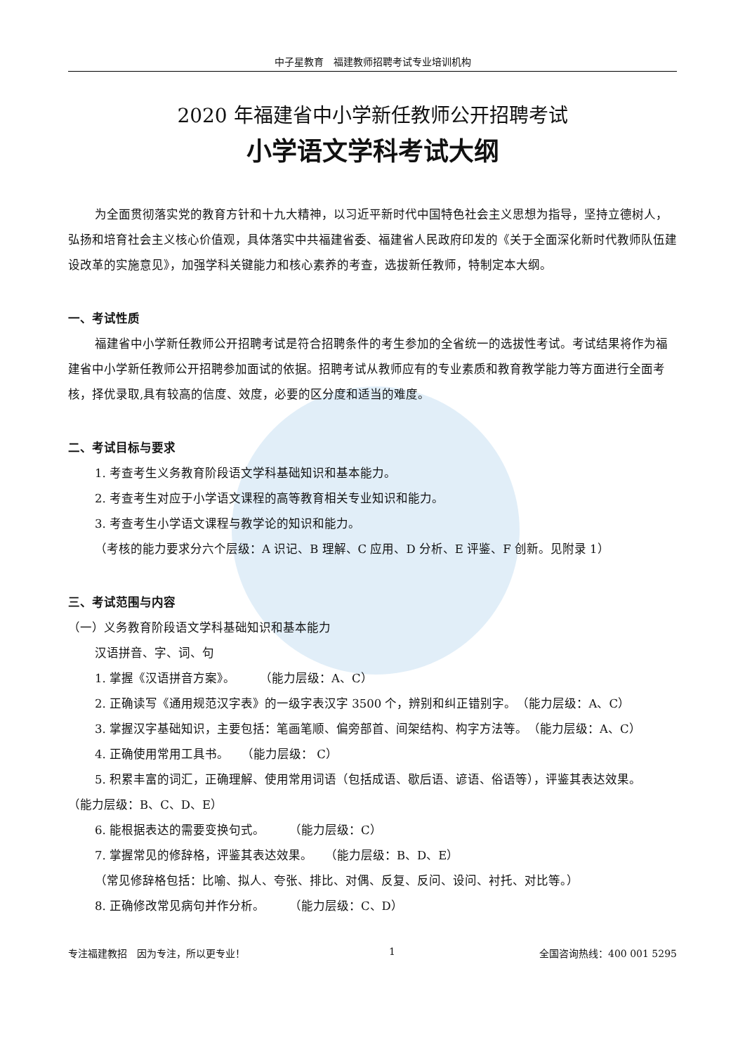中子星教育　福建教师招聘考试专业培训机构
2020 年福建省中小学新任教师公开招聘考试
小学语文学科考试大纲
为全面贯彻落实党的教育方针和十九大精神，以习近平新时代中国特色社会主义思想为指导，坚持立德树人，弘扬和培育社会主义核心价值观，具体落实中共福建省委、福建省人民政府印发的《关于全面深化新时代教师队伍建设改革的实施意见》，加强学科关键能力和核心素养的考查，选拔新任教师，特制定本大纲。
一、考试性质
福建省中小学新任教师公开招聘考试是符合招聘条件的考生参加的全省统一的选拔性考试。考试结果将作为福建省中小学新任教师公开招聘参加面试的依据。招聘考试从教师应有的专业素质和教育教学能力等方面进行全面考核，择优录取,具有较高的信度、效度，必要的区分度和适当的难度。
二、考试目标与要求
1. 考查考生义务教育阶段语文学科基础知识和基本能力。
2. 考查考生对应于小学语文课程的高等教育相关专业知识和能力。
3. 考查考生小学语文课程与教学论的知识和能力。
（考核的能力要求分六个层级：A 识记、B 理解、C 应用、D 分析、E 评鉴、F 创新。见附录 1）
三、考试范围与内容
（一）义务教育阶段语文学科基础知识和基本能力
汉语拼音、字、词、句
1. 掌握《汉语拼音方案》。　　　（能力层级：A、C）
2. 正确读写《通用规范汉字表》的一级字表汉字 3500 个，辨别和纠正错别字。　（能力层级：A、C）
3. 掌握汉字基础知识，主要包括：笔画笔顺、偏旁部首、间架结构、构字方法等。　（能力层级：A、C）
4. 正确使用常用工具书。　　（能力层级： C）
5. 积累丰富的词汇，正确理解、使用常用词语（包括成语、歇后语、谚语、俗语等），评鉴其表达效果。　　（能力层级：B、C、D、E）
6. 能根据表达的需要变换句式。　　　（能力层级：C）
7. 掌握常见的修辞格，评鉴其表达效果。　　（能力层级：B、D、E）
（常见修辞格包括：比喻、拟人、夸张、排比、对偶、反复、反问、设问、衬托、对比等。）
8. 正确修改常见病句并作分析。　　　（能力层级：C、D）
专注福建教招　因为专注，所以更专业！ 1 全国咨询热线：400 001 5295